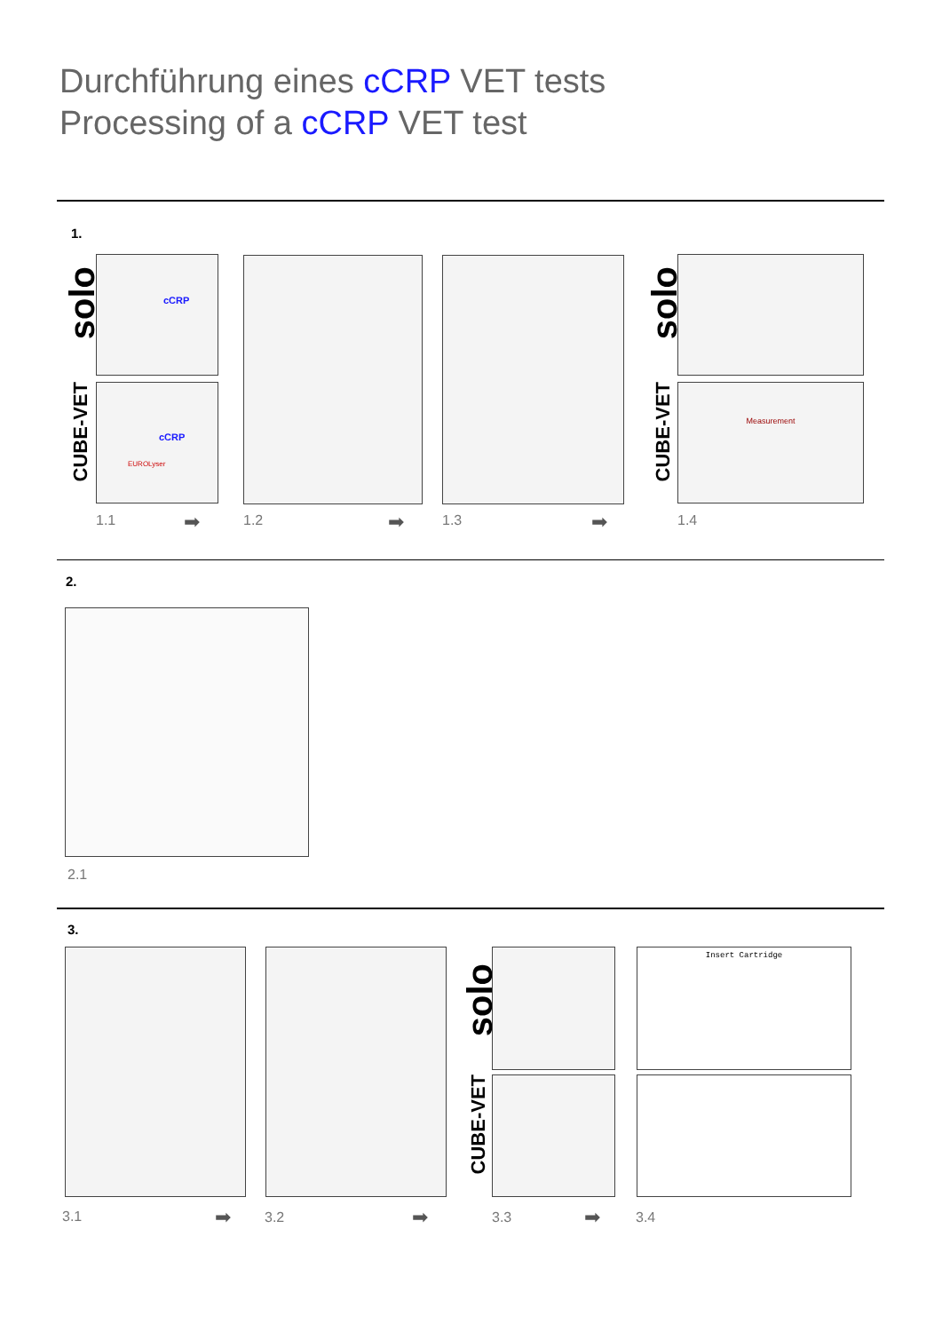Durchführung eines cCRP VET tests
Processing of a cCRP VET test
1.
solo
CUBE-VET
cCRP
cCRP
EUROLyser
solo
CUBE-VET
Measurement
1.1 ➡ 1.2 ➡ 1.3 ➡ 1.4
2.
2.1
3.
solo
CUBE-VET
Insert Cartridge
3.1 ➡ 3.2 ➡ 3.3 ➡ 3.4